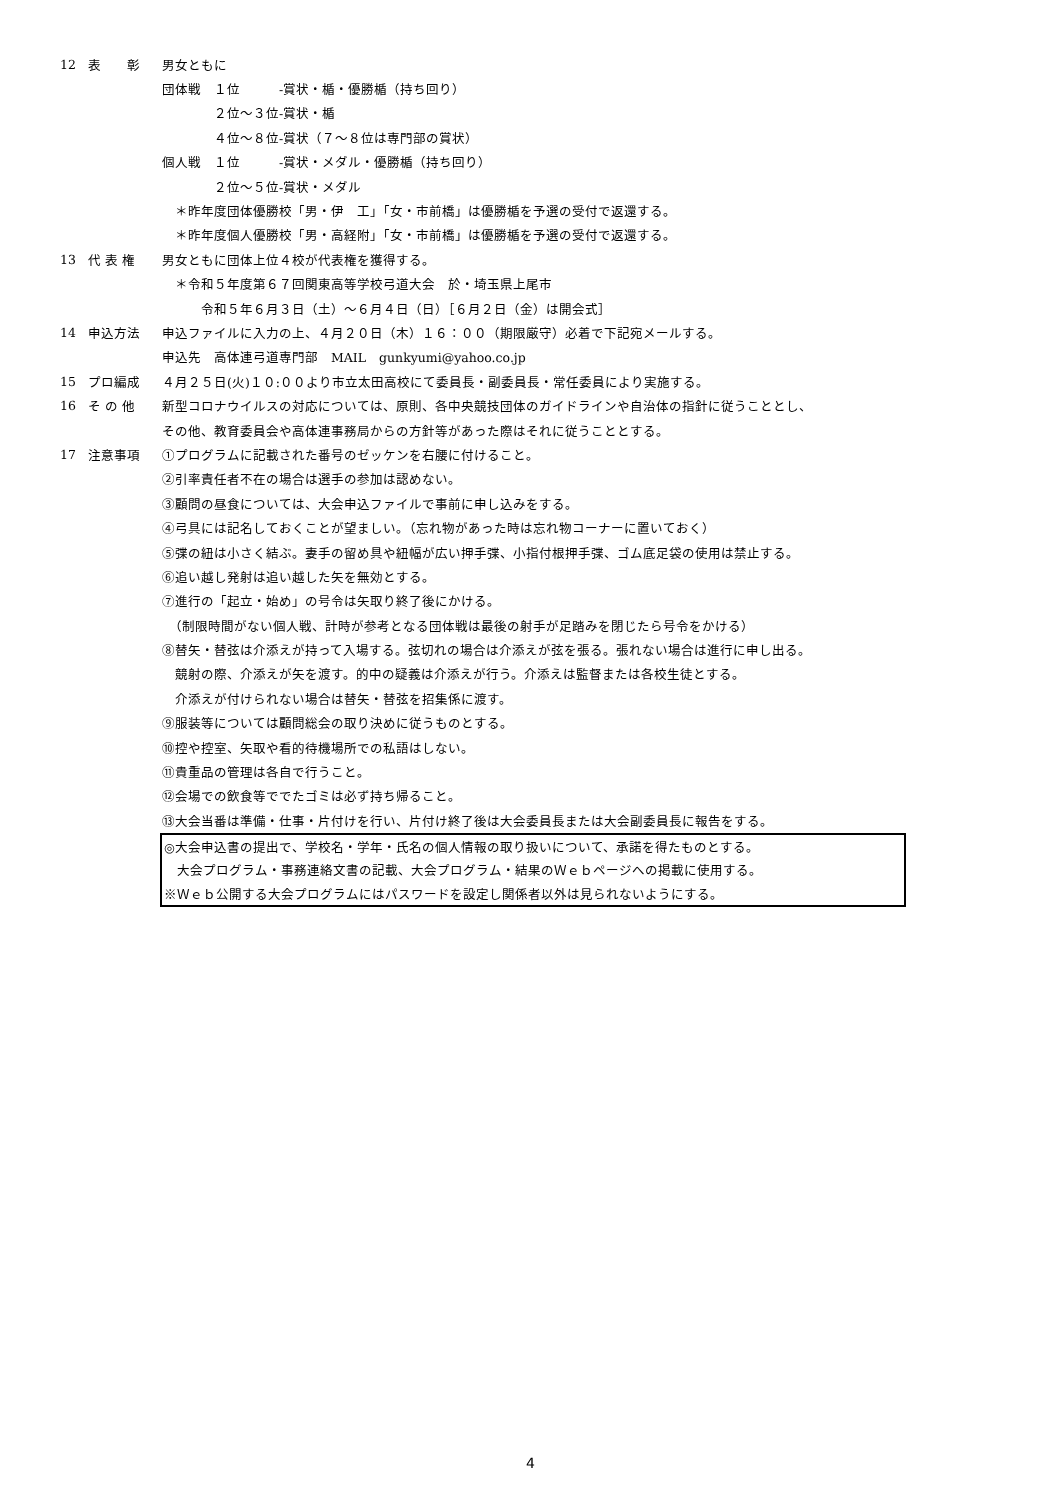12 表　　彰 男女ともに
団体戦　１位　　　-賞状・楯・優勝楯（持ち回り）
　　　　２位～３位-賞状・楯
　　　　４位～８位-賞状（７～８位は専門部の賞状）
個人戦　１位　　　-賞状・メダル・優勝楯（持ち回り）
　　　　２位～５位-賞状・メダル
　＊昨年度団体優勝校「男・伊　工」「女・市前橋」は優勝楯を予選の受付で返還する。
　＊昨年度個人優勝校「男・高経附」「女・市前橋」は優勝楯を予選の受付で返還する。
13 代 表 権 男女ともに団体上位４校が代表権を獲得する。
　＊令和５年度第６７回関東高等学校弓道大会　於・埼玉県上尾市
　　　令和５年６月３日（土）～６月４日（日）［６月２日（金）は開会式］
14 申込方法 申込ファイルに入力の上、４月２０日（木）１６：００（期限厳守）必着で下記宛メールする。
申込先　高体連弓道専門部　MAIL　gunkyumi@yahoo.co.jp
15 プロ編成 ４月２５日(火)１０:００より市立太田高校にて委員長・副委員長・常任委員により実施する。
16 そ の 他 新型コロナウイルスの対応については、原則、各中央競技団体のガイドラインや自治体の指針に従うこととし、
その他、教育委員会や高体連事務局からの方針等があった際はそれに従うこととする。
17 注意事項 ①プログラムに記載された番号のゼッケンを右腰に付けること。
②引率責任者不在の場合は選手の参加は認めない。
③顧問の昼食については、大会申込ファイルで事前に申し込みをする。
④弓具には記名しておくことが望ましい。（忘れ物があった時は忘れ物コーナーに置いておく）
⑤弽の紐は小さく結ぶ。妻手の留め具や紐幅が広い押手弽、小指付根押手弽、ゴム底足袋の使用は禁止する。
⑥追い越し発射は追い越した矢を無効とする。
⑦進行の「起立・始め」の号令は矢取り終了後にかける。
　（制限時間がない個人戦、計時が参考となる団体戦は最後の射手が足踏みを閉じたら号令をかける）
⑧替矢・替弦は介添えが持って入場する。弦切れの場合は介添えが弦を張る。張れない場合は進行に申し出る。
　競射の際、介添えが矢を渡す。的中の疑義は介添えが行う。介添えは監督または各校生徒とする。
　介添えが付けられない場合は替矢・替弦を招集係に渡す。
⑨服装等については顧問総会の取り決めに従うものとする。
⑩控や控室、矢取や看的待機場所での私語はしない。
⑪貴重品の管理は各自で行うこと。
⑫会場での飲食等ででたゴミは必ず持ち帰ること。
⑬大会当番は準備・仕事・片付けを行い、片付け終了後は大会委員長または大会副委員長に報告をする。
◎大会申込書の提出で、学校名・学年・氏名の個人情報の取り扱いについて、承諾を得たものとする。
　大会プログラム・事務連絡文書の記載、大会プログラム・結果のＷｅｂページへの掲載に使用する。
※Ｗｅｂ公開する大会プログラムにはパスワードを設定し関係者以外は見られないようにする。
4